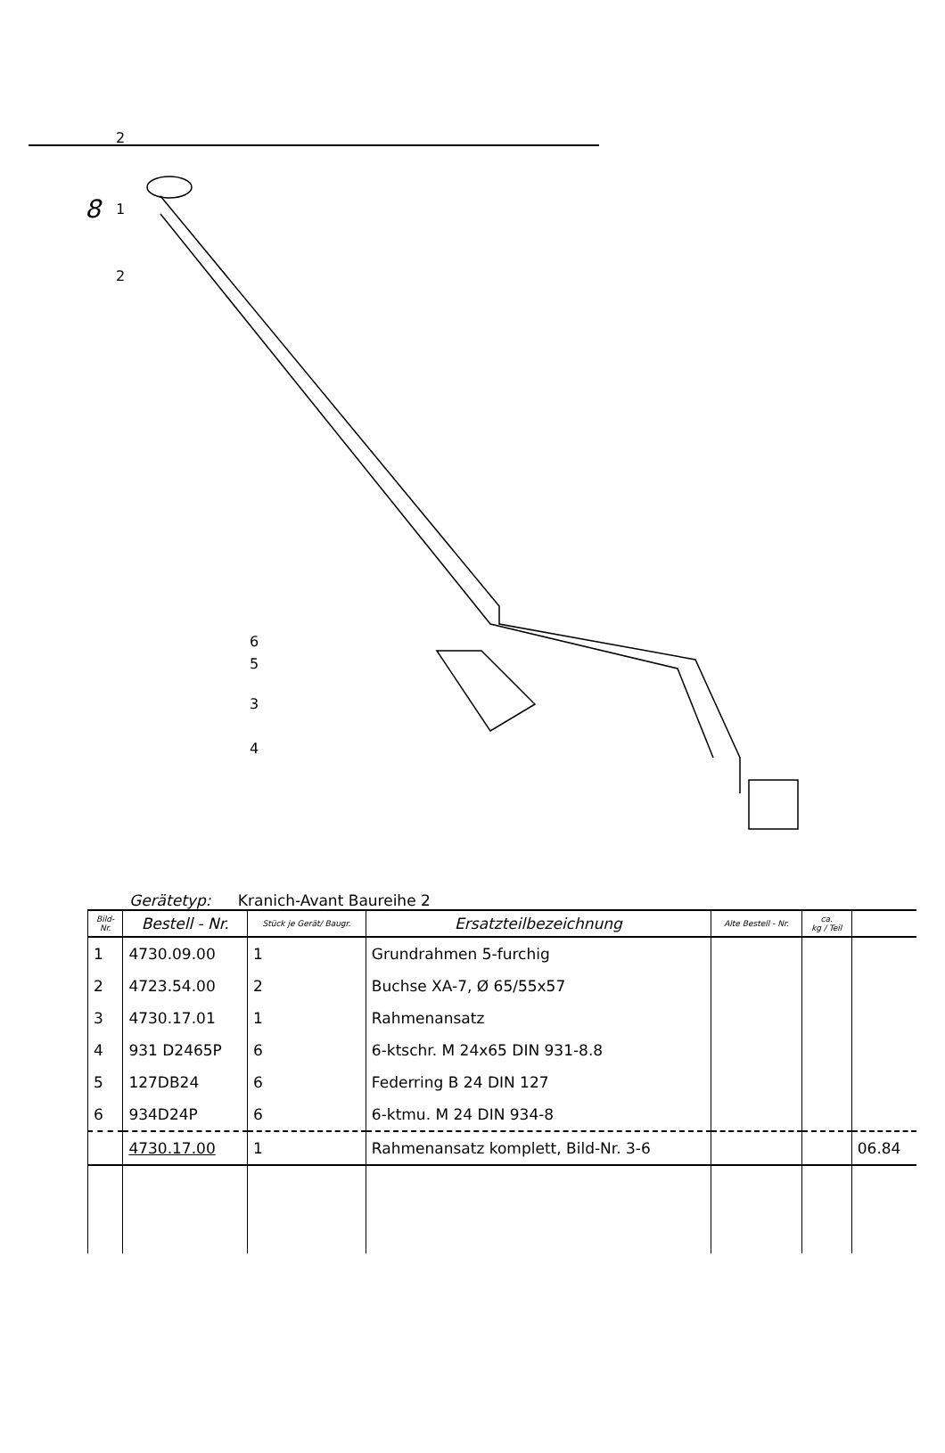8
2
1
2
6
5
3
4
Gerätetyp: Kranich-Avant Baureihe 2
| Bild- Nr. | Bestell - Nr. | Stück je Gerät/ Baugr. | Ersatzteilbezeichnung | Alte Bestell - Nr. | ca. kg / Teil | |
| --- | --- | --- | --- | --- | --- | --- |
| 1 | 4730.09.00 | 1 | Grundrahmen 5-furchig | | | |
| 2 | 4723.54.00 | 2 | Buchse XA-7, Ø 65/55x57 | | | |
| 3 | 4730.17.01 | 1 | Rahmenansatz | | | |
| 4 | 931 D2465P | 6 | 6-ktschr. M 24x65 DIN 931-8.8 | | | |
| 5 | 127DB24 | 6 | Federring B 24 DIN 127 | | | |
| 6 | 934D24P | 6 | 6-ktmu. M 24 DIN 934-8 | | | |
| | 4730.17.00 | 1 | Rahmenansatz komplett, Bild-Nr. 3-6 | | | 06.84 |